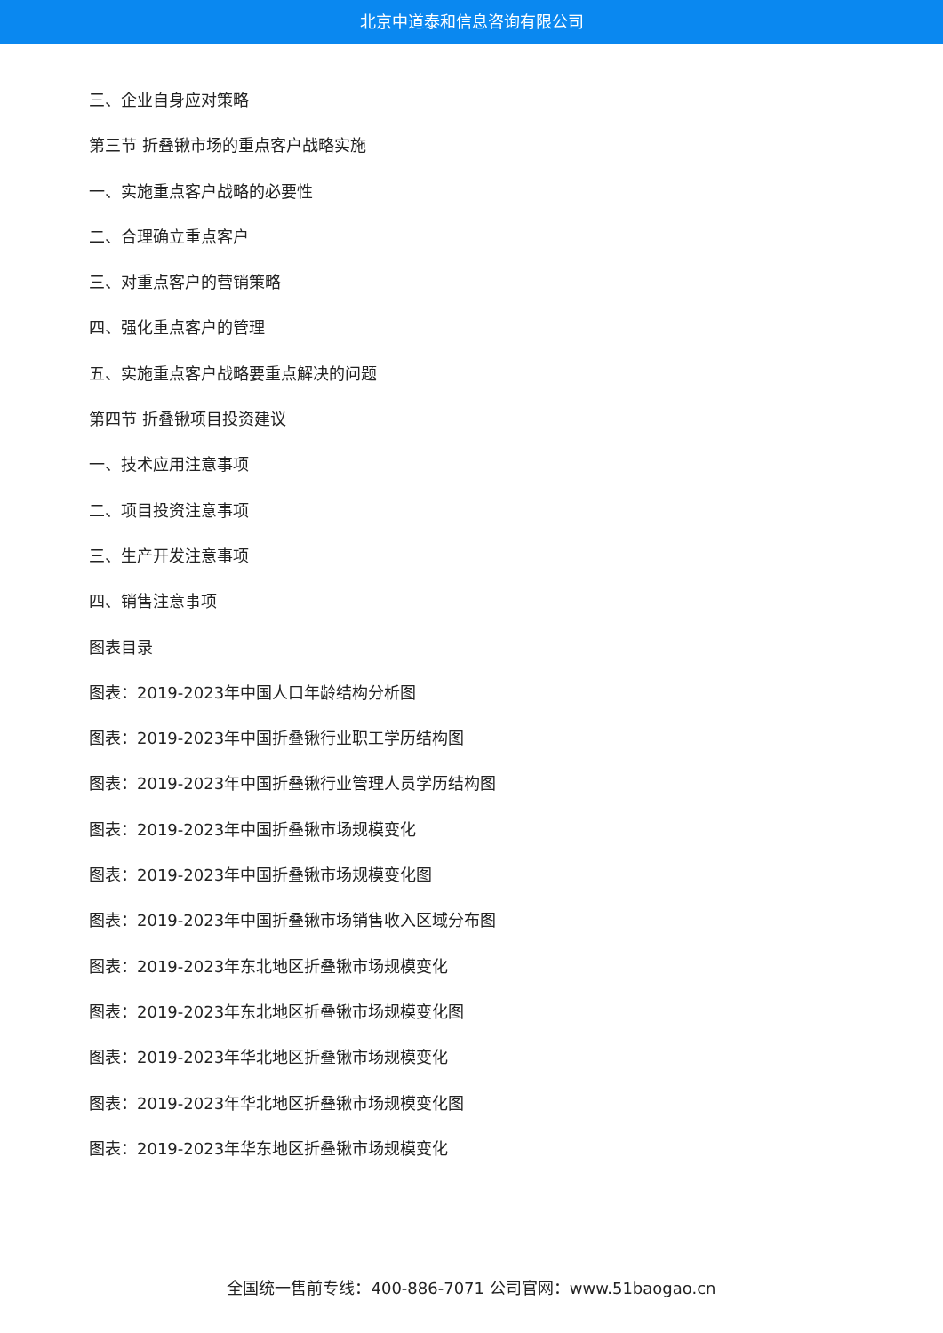北京中道泰和信息咨询有限公司
三、企业自身应对策略
第三节 折叠锹市场的重点客户战略实施
一、实施重点客户战略的必要性
二、合理确立重点客户
三、对重点客户的营销策略
四、强化重点客户的管理
五、实施重点客户战略要重点解决的问题
第四节 折叠锹项目投资建议
一、技术应用注意事项
二、项目投资注意事项
三、生产开发注意事项
四、销售注意事项
图表目录
图表：2019-2023年中国人口年龄结构分析图
图表：2019-2023年中国折叠锹行业职工学历结构图
图表：2019-2023年中国折叠锹行业管理人员学历结构图
图表：2019-2023年中国折叠锹市场规模变化
图表：2019-2023年中国折叠锹市场规模变化图
图表：2019-2023年中国折叠锹市场销售收入区域分布图
图表：2019-2023年东北地区折叠锹市场规模变化
图表：2019-2023年东北地区折叠锹市场规模变化图
图表：2019-2023年华北地区折叠锹市场规模变化
图表：2019-2023年华北地区折叠锹市场规模变化图
图表：2019-2023年华东地区折叠锹市场规模变化
全国统一售前专线：400-886-7071 公司官网：www.51baogao.cn